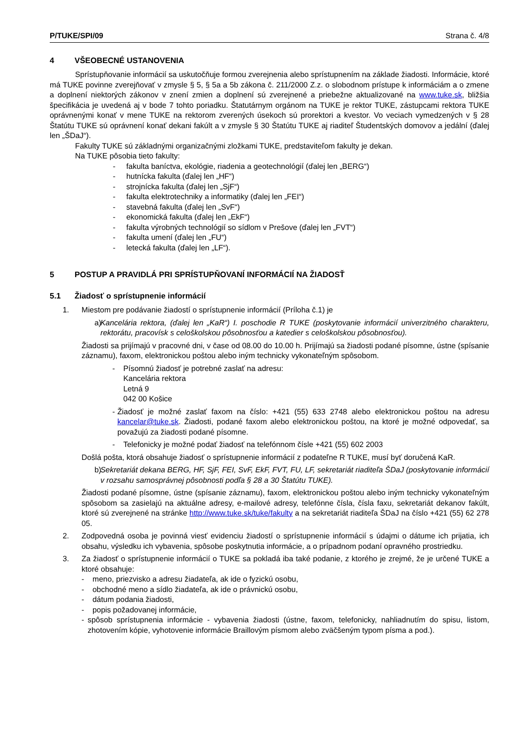P/TUKE/SPI/09 Strana č. 4/8
4 VŠEOBECNÉ USTANOVENIA
Sprístupňovanie informácií sa uskutočňuje formou zverejnenia alebo sprístupnením na základe žiadosti. Informácie, ktoré má TUKE povinne zverejňovať v zmysle § 5, § 5a a 5b zákona č. 211/2000 Z.z. o slobodnom prístupe k informáciám a o zmene a doplnení niektorých zákonov v znení zmien a doplnení sú zverejnené a priebežne aktualizované na www.tuke.sk, bližšia špecifikácia je uvedená aj v bode 7 tohto poriadku. Štatutárnym orgánom na TUKE je rektor TUKE, zástupcami rektora TUKE oprávnenými konať v mene TUKE na rektorom zverených úsekoch sú prorektori a kvestor. Vo veciach vymedzených v § 28 Štatútu TUKE sú oprávnení konať dekani fakúlt a v zmysle § 30 Štatútu TUKE aj riaditeľ Študentských domovov a jedální (ďalej len „ŠDaJ“).
Fakulty TUKE sú základnými organizačnými zložkami TUKE, predstaviteľom fakulty je dekan.
Na TUKE pôsobia tieto fakulty:
- fakulta baníctva, ekológie, riadenia a geotechnológií (ďalej len „BERG“)
- hutnícka fakulta (ďalej len „HF“)
- strojnícka fakulta (ďalej len „SjF“)
- fakulta elektrotechniky a informatiky (ďalej len „FEI“)
- stavebná fakulta (ďalej len „SvF“)
- ekonomická fakulta (ďalej len „EkF“)
- fakulta výrobných technológií so sídlom v Prešove (ďalej len „FVT“)
- fakulta umení (ďalej len „FU“)
- letecká fakulta (ďalej len „LF“).
5 POSTUP A PRAVIDLÁ PRI SPRÍSTUPŇOVANÍ INFORMÁCIÍ NA ŽIADOSŤ
5.1 Žiadosť o sprístupnenie informácií
1. Miestom pre podávanie žiadostí o sprístupnenie informácií (Príloha č.1) je
a) Kancelária rektora, (ďalej len „KaR“) I. poschodie R TUKE (poskytovanie informácií univerzitného charakteru, rektorátu, pracovísk s celoškolskou pôsobnosťou a katedier s celoškolskou pôsobnosťou).
Žiadosti sa prijímajú v pracovné dni, v čase od 08.00 do 10.00 h. Prijímajú sa žiadosti podané písomne, ústne (spísanie záznamu), faxom, elektronickou poštou alebo iným technicky vykonateľným spôsobom.
- Písomnú žiadosť je potrebné zaslať na adresu:
Kancelária rektora
Letná 9
042 00 Košice
- Žiadosť je možné zaslať faxom na číslo: +421 (55) 633 2748 alebo elektronickou poštou na adresu kancelar@tuke.sk. Žiadosti, podané faxom alebo elektronickou poštou, na ktoré je možné odpovedať, sa považujú za žiadosti podané písomne.
- Telefonicky je možné podať žiadosť na telefónnom čísle +421 (55) 602 2003
Došlá pošta, ktorá obsahuje žiadosť o sprístupnenie informácií z podateľne R TUKE, musí byť doručená KaR.
b) Sekretariát dekana BERG, HF, SjF, FEI, SvF, EkF, FVT, FU, LF, sekretariát riaditeľa ŠDaJ (poskytovanie informácií v rozsahu samosprávnej pôsobnosti podľa § 28 a 30 Štatútu TUKE).
Žiadosti podané písomne, ústne (spísanie záznamu), faxom, elektronickou poštou alebo iným technicky vykonateľným spôsobom sa zasielajú na aktuálne adresy, e-mailové adresy, telefónne čísla, čísla faxu, sekretariát dekanov fakúlt, ktoré sú zverejnené na stránke http://www.tuke.sk/tuke/fakulty a na sekretariát riaditeľa ŠDaJ na číslo +421 (55) 62 278 05.
2. Zodpovedná osoba je povinná viesť evidenciu žiadostí o sprístupnenie informácií s údajmi o dátume ich prijatia, ich obsahu, výsledku ich vybavenia, spôsobe poskytnutia informácie, a o prípadnom podaní opravného prostriedku.
3. Za žiadosť o sprístupnenie informácií o TUKE sa pokladá iba také podanie, z ktorého je zrejmé, že je určené TUKE a ktoré obsahuje:
- meno, priezvisko a adresu žiadateľa, ak ide o fyzickú osobu,
- obchodné meno a sídlo žiadateľa, ak ide o právnickú osobu,
- dátum podania žiadosti,
- popis požadovanej informácie,
- spôsob sprístupnenia informácie - vybavenia žiadosti (ústne, faxom, telefonicky, nahliadnutím do spisu, listom, zhotovením kópie, vyhotovenie informácie Braillovým písmom alebo zväčšeným typom písma a pod.).